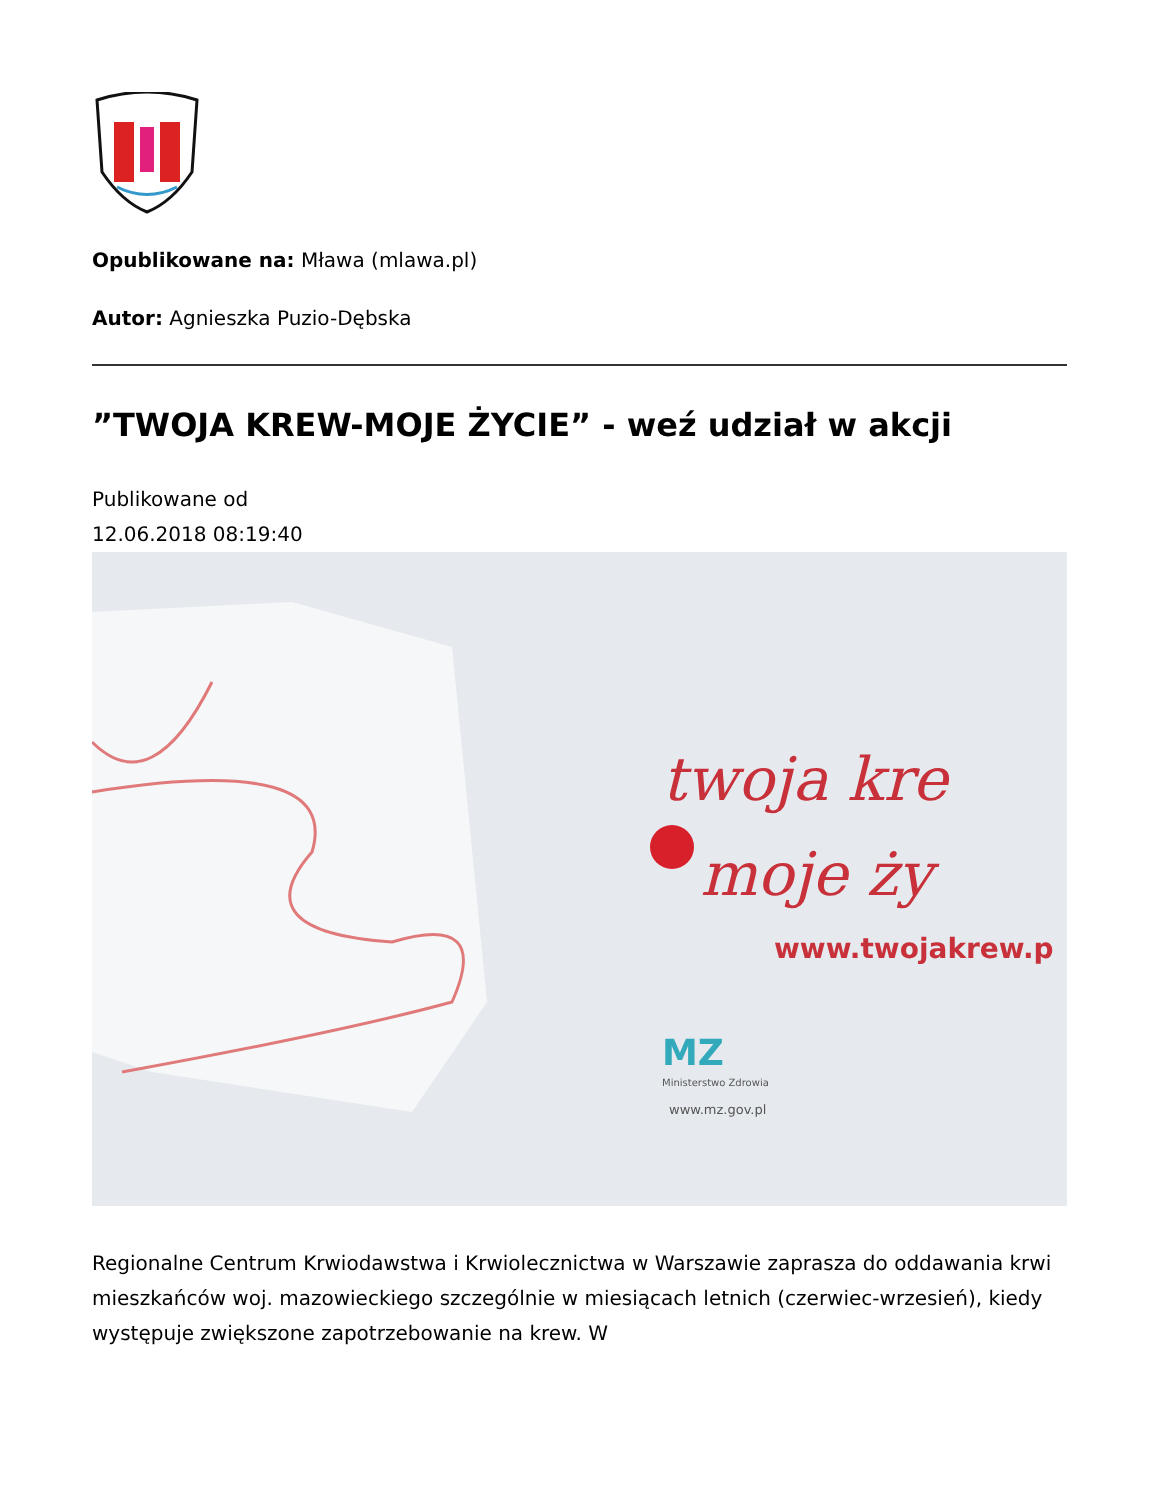Opublikowane na: Mława (mlawa.pl)
Autor: Agnieszka Puzio-Dębska
”TWOJA KREW-MOJE ŻYCIE” - weź udział w akcji
Publikowane od
12.06.2018 08:19:40
twoja kre
moje ży
www.twojakrew.p
MZ
Ministerstwo Zdrowia
www.mz.gov.pl
Regionalne Centrum Krwiodawstwa i Krwiolecznictwa w Warszawie zaprasza do oddawania krwi mieszkańców woj. mazowieckiego szczególnie w miesiącach letnich (czerwiec-wrzesień), kiedy występuje zwiększone zapotrzebowanie na krew. W